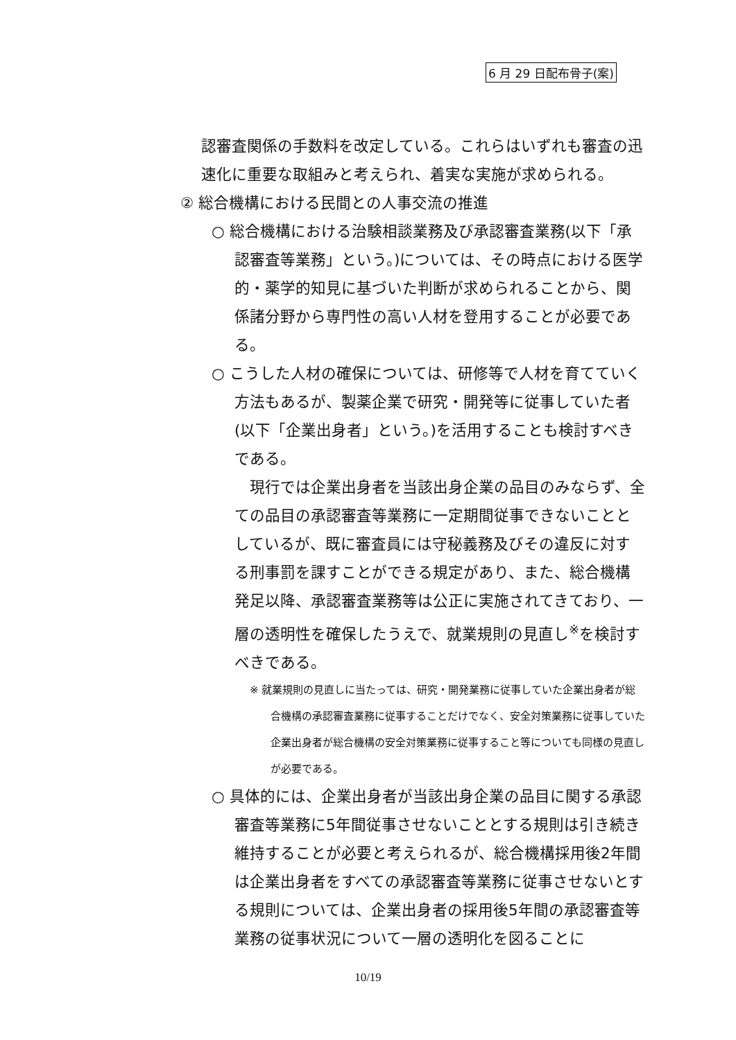6 月 29 日配布骨子(案)
認審査関係の手数料を改定している。これらはいずれも審査の迅速化に重要な取組みと考えられ、着実な実施が求められる。
② 総合機構における民間との人事交流の推進
○ 総合機構における治験相談業務及び承認審査業務(以下「承認審査等業務」という。)については、その時点における医学的・薬学的知見に基づいた判断が求められることから、関係諸分野から専門性の高い人材を登用することが必要である。
○ こうした人材の確保については、研修等で人材を育てていく方法もあるが、製薬企業で研究・開発等に従事していた者(以下「企業出身者」という。)を活用することも検討すべきである。
現行では企業出身者を当該出身企業の品目のみならず、全ての品目の承認審査等業務に一定期間従事できないこととしているが、既に審査員には守秘義務及びその違反に対する刑事罰を課すことができる規定があり、また、総合機構発足以降、承認審査業務等は公正に実施されてきており、一層の透明性を確保したうえで、就業規則の見直し<sup>※</sup>を検討すべきである。
※ 就業規則の見直しに当たっては、研究・開発業務に従事していた企業出身者が総合機構の承認審査業務に従事することだけでなく、安全対策業務に従事していた企業出身者が総合機構の安全対策業務に従事すること等についても同様の見直しが必要である。
○ 具体的には、企業出身者が当該出身企業の品目に関する承認審査等業務に5年間従事させないこととする規則は引き続き維持することが必要と考えられるが、総合機構採用後2年間は企業出身者をすべての承認審査等業務に従事させないとする規則については、企業出身者の採用後5年間の承認審査等業務の従事状況について一層の透明化を図ることに
10/19